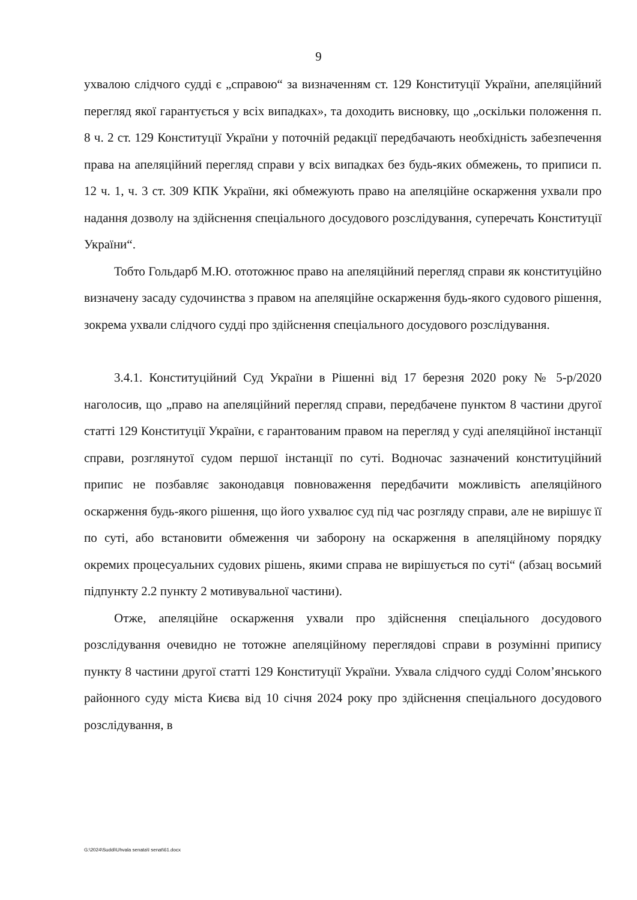9
ухвалою слідчого судді є „справою“ за визначенням ст. 129 Конституції України, апеляційний перегляд якої гарантується у всіх випадках», та доходить висновку, що „оскільки положення п. 8 ч. 2 ст. 129 Конституції України у поточній редакції передбачають необхідність забезпечення права на апеляційний перегляд справи у всіх випадках без будь-яких обмежень, то приписи п. 12 ч. 1, ч. 3 ст. 309 КПК України, які обмежують право на апеляційне оскарження ухвали про надання дозволу на здійснення спеціального досудового розслідування, суперечать Конституції України“.
Тобто Гольдарб М.Ю. ототожнює право на апеляційний перегляд справи як конституційно визначену засаду судочинства з правом на апеляційне оскарження будь-якого судового рішення, зокрема ухвали слідчого судді про здійснення спеціального досудового розслідування.
3.4.1. Конституційний Суд України в Рішенні від 17 березня 2020 року № 5-р/2020 наголосив, що „право на апеляційний перегляд справи, передбачене пунктом 8 частини другої статті 129 Конституції України, є гарантованим правом на перегляд у суді апеляційної інстанції справи, розглянутої судом першої інстанції по суті. Водночас зазначений конституційний припис не позбавляє законодавця повноваження передбачити можливість апеляційного оскарження будь-якого рішення, що його ухвалює суд під час розгляду справи, але не вирішує її по суті, або встановити обмеження чи заборону на оскарження в апеляційному порядку окремих процесуальних судових рішень, якими справа не вирішується по суті“ (абзац восьмий підпункту 2.2 пункту 2 мотивувальної частини).
Отже, апеляційне оскарження ухвали про здійснення спеціального досудового розслідування очевидно не тотожне апеляційному переглядові справи в розумінні припису пункту 8 частини другої статті 129 Конституції України. Ухвала слідчого судді Солом’янського районного суду міста Києва від 10 січня 2024 року про здійснення спеціального досудового розслідування, в
G:\2024\Suddi\Uhvala senata\I senat\61.docx